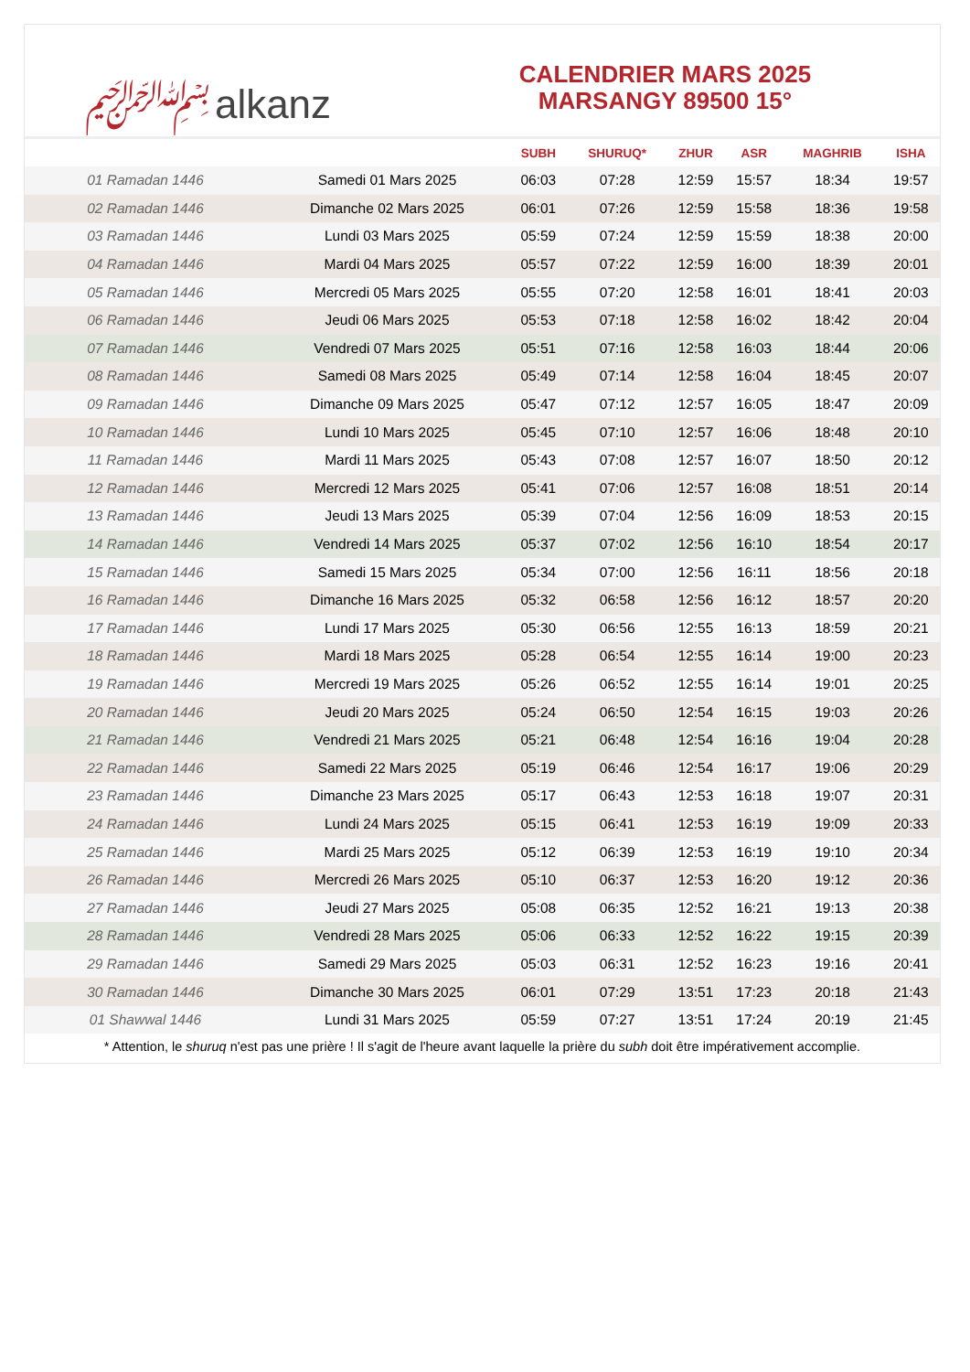﷽ alkanz
CALENDRIER MARS 2025
MARSANGY 89500 15°
| | | SUBH | SHURUQ* | ZHUR | ASR | MAGHRIB | ISHA |
| --- | --- | --- | --- | --- | --- | --- | --- |
| 01 Ramadan 1446 | Samedi 01 Mars 2025 | 06:03 | 07:28 | 12:59 | 15:57 | 18:34 | 19:57 |
| 02 Ramadan 1446 | Dimanche 02 Mars 2025 | 06:01 | 07:26 | 12:59 | 15:58 | 18:36 | 19:58 |
| 03 Ramadan 1446 | Lundi 03 Mars 2025 | 05:59 | 07:24 | 12:59 | 15:59 | 18:38 | 20:00 |
| 04 Ramadan 1446 | Mardi 04 Mars 2025 | 05:57 | 07:22 | 12:59 | 16:00 | 18:39 | 20:01 |
| 05 Ramadan 1446 | Mercredi 05 Mars 2025 | 05:55 | 07:20 | 12:58 | 16:01 | 18:41 | 20:03 |
| 06 Ramadan 1446 | Jeudi 06 Mars 2025 | 05:53 | 07:18 | 12:58 | 16:02 | 18:42 | 20:04 |
| 07 Ramadan 1446 | Vendredi 07 Mars 2025 | 05:51 | 07:16 | 12:58 | 16:03 | 18:44 | 20:06 |
| 08 Ramadan 1446 | Samedi 08 Mars 2025 | 05:49 | 07:14 | 12:58 | 16:04 | 18:45 | 20:07 |
| 09 Ramadan 1446 | Dimanche 09 Mars 2025 | 05:47 | 07:12 | 12:57 | 16:05 | 18:47 | 20:09 |
| 10 Ramadan 1446 | Lundi 10 Mars 2025 | 05:45 | 07:10 | 12:57 | 16:06 | 18:48 | 20:10 |
| 11 Ramadan 1446 | Mardi 11 Mars 2025 | 05:43 | 07:08 | 12:57 | 16:07 | 18:50 | 20:12 |
| 12 Ramadan 1446 | Mercredi 12 Mars 2025 | 05:41 | 07:06 | 12:57 | 16:08 | 18:51 | 20:14 |
| 13 Ramadan 1446 | Jeudi 13 Mars 2025 | 05:39 | 07:04 | 12:56 | 16:09 | 18:53 | 20:15 |
| 14 Ramadan 1446 | Vendredi 14 Mars 2025 | 05:37 | 07:02 | 12:56 | 16:10 | 18:54 | 20:17 |
| 15 Ramadan 1446 | Samedi 15 Mars 2025 | 05:34 | 07:00 | 12:56 | 16:11 | 18:56 | 20:18 |
| 16 Ramadan 1446 | Dimanche 16 Mars 2025 | 05:32 | 06:58 | 12:56 | 16:12 | 18:57 | 20:20 |
| 17 Ramadan 1446 | Lundi 17 Mars 2025 | 05:30 | 06:56 | 12:55 | 16:13 | 18:59 | 20:21 |
| 18 Ramadan 1446 | Mardi 18 Mars 2025 | 05:28 | 06:54 | 12:55 | 16:14 | 19:00 | 20:23 |
| 19 Ramadan 1446 | Mercredi 19 Mars 2025 | 05:26 | 06:52 | 12:55 | 16:14 | 19:01 | 20:25 |
| 20 Ramadan 1446 | Jeudi 20 Mars 2025 | 05:24 | 06:50 | 12:54 | 16:15 | 19:03 | 20:26 |
| 21 Ramadan 1446 | Vendredi 21 Mars 2025 | 05:21 | 06:48 | 12:54 | 16:16 | 19:04 | 20:28 |
| 22 Ramadan 1446 | Samedi 22 Mars 2025 | 05:19 | 06:46 | 12:54 | 16:17 | 19:06 | 20:29 |
| 23 Ramadan 1446 | Dimanche 23 Mars 2025 | 05:17 | 06:43 | 12:53 | 16:18 | 19:07 | 20:31 |
| 24 Ramadan 1446 | Lundi 24 Mars 2025 | 05:15 | 06:41 | 12:53 | 16:19 | 19:09 | 20:33 |
| 25 Ramadan 1446 | Mardi 25 Mars 2025 | 05:12 | 06:39 | 12:53 | 16:19 | 19:10 | 20:34 |
| 26 Ramadan 1446 | Mercredi 26 Mars 2025 | 05:10 | 06:37 | 12:53 | 16:20 | 19:12 | 20:36 |
| 27 Ramadan 1446 | Jeudi 27 Mars 2025 | 05:08 | 06:35 | 12:52 | 16:21 | 19:13 | 20:38 |
| 28 Ramadan 1446 | Vendredi 28 Mars 2025 | 05:06 | 06:33 | 12:52 | 16:22 | 19:15 | 20:39 |
| 29 Ramadan 1446 | Samedi 29 Mars 2025 | 05:03 | 06:31 | 12:52 | 16:23 | 19:16 | 20:41 |
| 30 Ramadan 1446 | Dimanche 30 Mars 2025 | 06:01 | 07:29 | 13:51 | 17:23 | 20:18 | 21:43 |
| 01 Shawwal 1446 | Lundi 31 Mars 2025 | 05:59 | 07:27 | 13:51 | 17:24 | 20:19 | 21:45 |
* Attention, le shuruq n'est pas une prière ! Il s'agit de l'heure avant laquelle la prière du subh doit être impérativement accomplie.